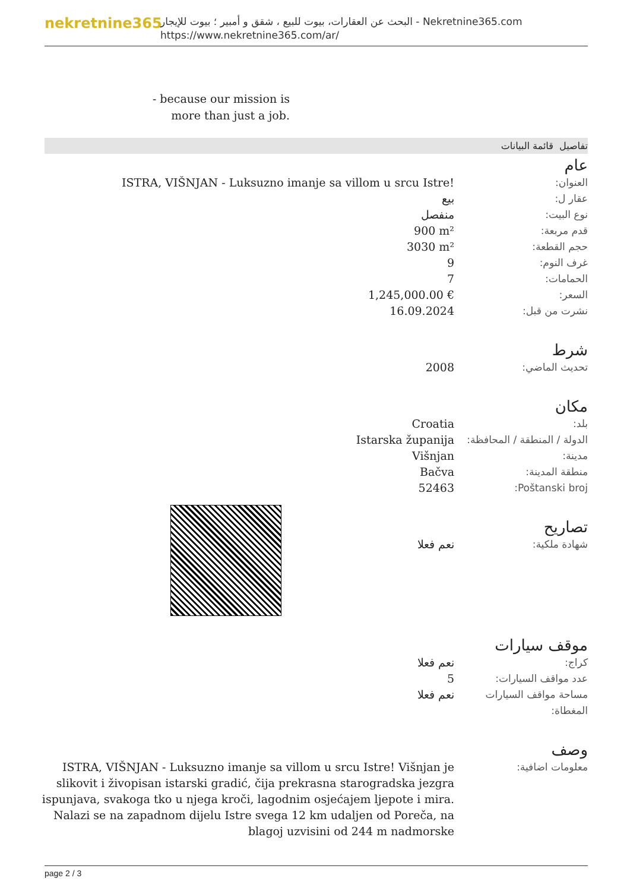nekretnine365
البحث عن العقارات، بيوت للبيع ، شقق و أمبير ؛ بيوت للإيجار - Nekretnine365.com
https://www.nekretnine365.com/ar/
- because our mission is more than just a job.
تفاصيل قائمة البيانات
| عام | |
| العنوان: | ISTRA, VIŠNJAN - Luksuzno imanje sa villom u srcu Istre! |
| عقار ل: | بيع |
| نوع البيت: | منفصل |
| قدم مربعة: | 900 m² |
| حجم القطعة: | 3030 m² |
| غرف النوم: | 9 |
| الحمامات: | 7 |
| السعر: | 1,245,000.00 € |
| نشرت من قبل: | 16.09.2024 |
| شرط | |
| تحديث الماضي: | 2008 |
| مكان | |
| بلد: | Croatia |
| الدولة / المنطقة / المحافظة: | Istarska županija |
| مدينة: | Višnjan |
| منطقة المدينة: | Bačva |
| Poštanski broj: | 52463 |
| تصاريح | |
| شهادة ملكية: | نعم فعلا |
| موقف سيارات | |
| كراج: | نعم فعلا |
| عدد مواقف السيارات: | 5 |
| مساحة مواقف السيارات المغطاة: | نعم فعلا |
| وصف | |
| معلومات اضافية: | ISTRA, VIŠNJAN - Luksuzno imanje sa villom u srcu Istre! Višnjan je slikovit i živopisan istarski gradić, čija prekrasna starogradska jezgra ispunjava, svakoga tko u njega kroči, lagodnim osjećajem ljepote i mira. Nalazi se na zapadnom dijelu Istre svega 12 km udaljen od Poreča, na blagoj uzvisini od 244 m nadmorske |
page 2 / 3